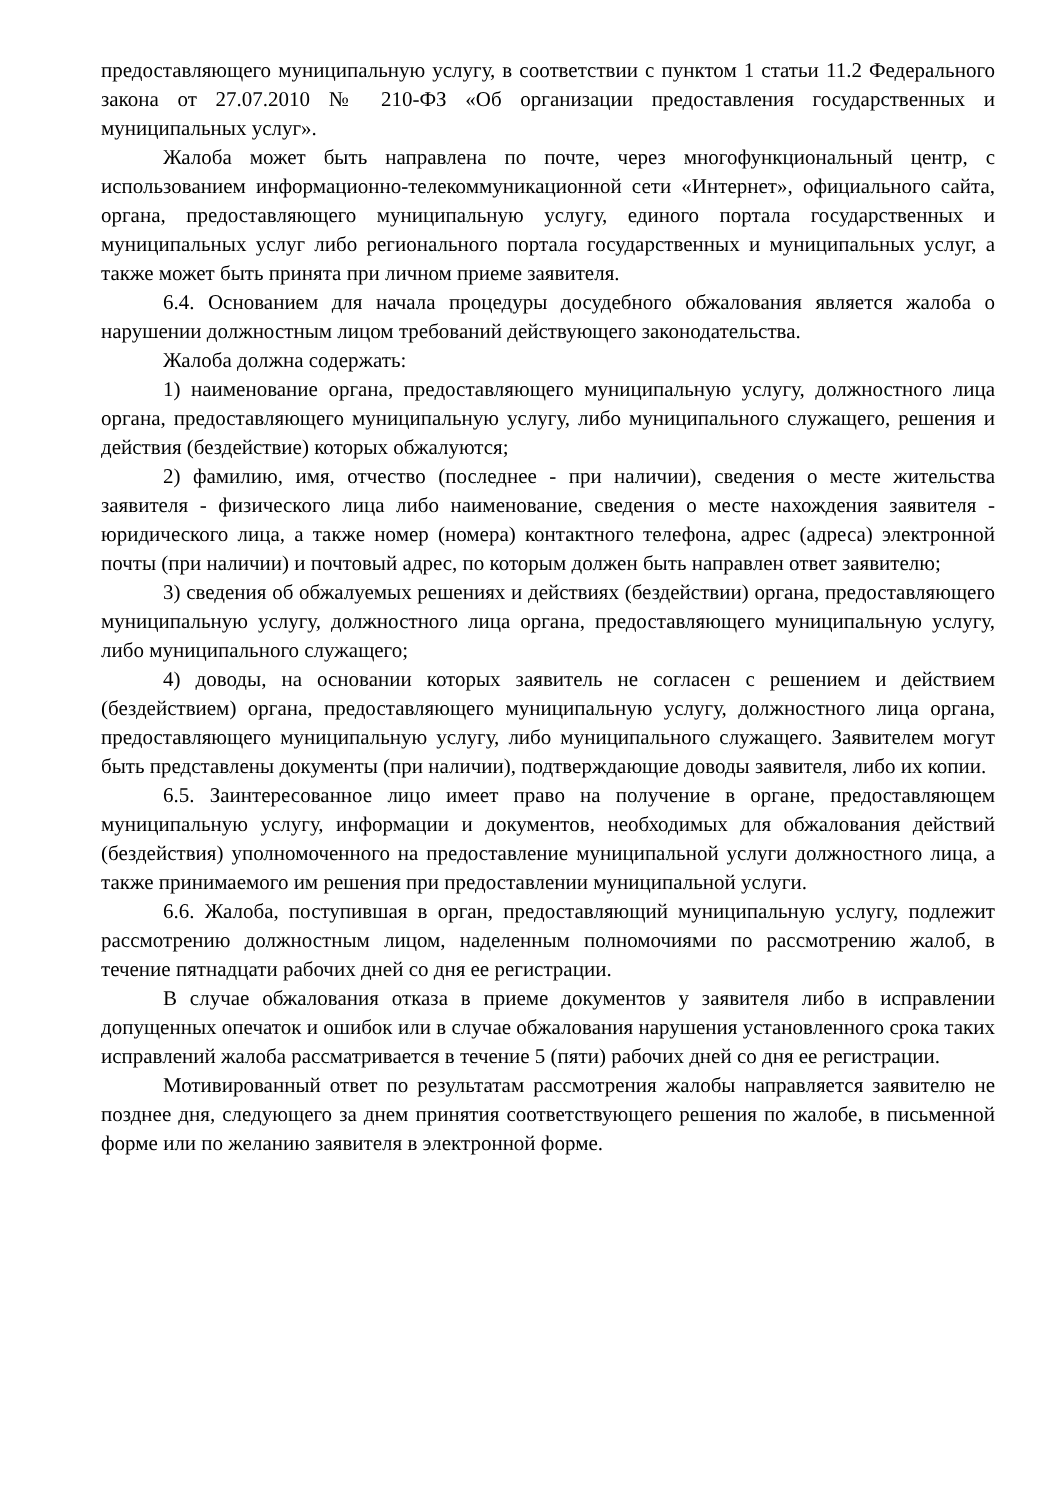предоставляющего муниципальную услугу, в соответствии с пунктом 1 статьи 11.2 Федерального закона от 27.07.2010 № 210-ФЗ «Об организации предоставления государственных и муниципальных услуг».
Жалоба может быть направлена по почте, через многофункциональный центр, с использованием информационно-телекоммуникационной сети «Интернет», официального сайта, органа, предоставляющего муниципальную услугу, единого портала государственных и муниципальных услуг либо регионального портала государственных и муниципальных услуг, а также может быть принята при личном приеме заявителя.
6.4. Основанием для начала процедуры досудебного обжалования является жалоба о нарушении должностным лицом требований действующего законодательства.
Жалоба должна содержать:
1) наименование органа, предоставляющего муниципальную услугу, должностного лица органа, предоставляющего муниципальную услугу, либо муниципального служащего, решения и действия (бездействие) которых обжалуются;
2) фамилию, имя, отчество (последнее - при наличии), сведения о месте жительства заявителя - физического лица либо наименование, сведения о месте нахождения заявителя - юридического лица, а также номер (номера) контактного телефона, адрес (адреса) электронной почты (при наличии) и почтовый адрес, по которым должен быть направлен ответ заявителю;
3) сведения об обжалуемых решениях и действиях (бездействии) органа, предоставляющего муниципальную услугу, должностного лица органа, предоставляющего муниципальную услугу, либо муниципального служащего;
4) доводы, на основании которых заявитель не согласен с решением и действием (бездействием) органа, предоставляющего муниципальную услугу, должностного лица органа, предоставляющего муниципальную услугу, либо муниципального служащего. Заявителем могут быть представлены документы (при наличии), подтверждающие доводы заявителя, либо их копии.
6.5. Заинтересованное лицо имеет право на получение в органе, предоставляющем муниципальную услугу, информации и документов, необходимых для обжалования действий (бездействия) уполномоченного на предоставление муниципальной услуги должностного лица, а также принимаемого им решения при предоставлении муниципальной услуги.
6.6. Жалоба, поступившая в орган, предоставляющий муниципальную услугу, подлежит рассмотрению должностным лицом, наделенным полномочиями по рассмотрению жалоб, в течение пятнадцати рабочих дней со дня ее регистрации.
В случае обжалования отказа в приеме документов у заявителя либо в исправлении допущенных опечаток и ошибок или в случае обжалования нарушения установленного срока таких исправлений жалоба рассматривается в течение 5 (пяти) рабочих дней со дня ее регистрации.
Мотивированный ответ по результатам рассмотрения жалобы направляется заявителю не позднее дня, следующего за днем принятия соответствующего решения по жалобе, в письменной форме или по желанию заявителя в электронной форме.